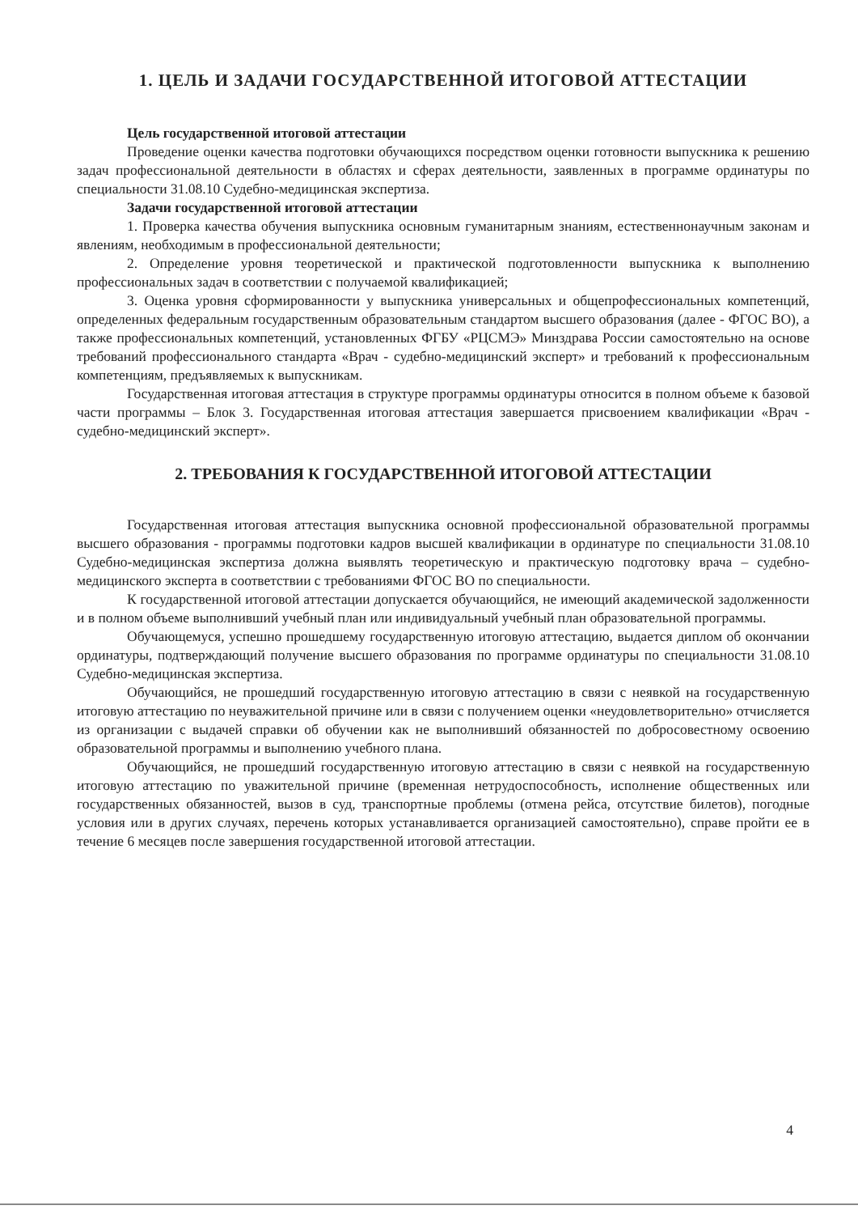1. ЦЕЛЬ И ЗАДАЧИ ГОСУДАРСТВЕННОЙ ИТОГОВОЙ АТТЕСТАЦИИ
Цель государственной итоговой аттестации
Проведение оценки качества подготовки обучающихся посредством оценки готовности выпускника к решению задач профессиональной деятельности в областях и сферах деятельности, заявленных в программе ординатуры по специальности 31.08.10 Судебно-медицинская экспертиза.
Задачи государственной итоговой аттестации
1. Проверка качества обучения выпускника основным гуманитарным знаниям, естественнонаучным законам и явлениям, необходимым в профессиональной деятельности;
2. Определение уровня теоретической и практической подготовленности выпускника к выполнению профессиональных задач в соответствии с получаемой квалификацией;
3. Оценка уровня сформированности у выпускника универсальных и общепрофессиональных компетенций, определенных федеральным государственным образовательным стандартом высшего образования (далее - ФГОС ВО), а также профессиональных компетенций, установленных ФГБУ «РЦСМЭ» Минздрава России самостоятельно на основе требований профессионального стандарта «Врач - судебно-медицинский эксперт» и требований к профессиональным компетенциям, предъявляемых к выпускникам.
Государственная итоговая аттестация в структуре программы ординатуры относится в полном объеме к базовой части программы – Блок 3. Государственная итоговая аттестация завершается присвоением квалификации «Врач - судебно-медицинский эксперт».
2. ТРЕБОВАНИЯ К ГОСУДАРСТВЕННОЙ ИТОГОВОЙ АТТЕСТАЦИИ
Государственная итоговая аттестация выпускника основной профессиональной образовательной программы высшего образования - программы подготовки кадров высшей квалификации в ординатуре по специальности 31.08.10 Судебно-медицинская экспертиза должна выявлять теоретическую и практическую подготовку врача – судебно-медицинского эксперта в соответствии с требованиями ФГОС ВО по специальности.
К государственной итоговой аттестации допускается обучающийся, не имеющий академической задолженности и в полном объеме выполнивший учебный план или индивидуальный учебный план образовательной программы.
Обучающемуся, успешно прошедшему государственную итоговую аттестацию, выдается диплом об окончании ординатуры, подтверждающий получение высшего образования по программе ординатуры по специальности 31.08.10 Судебно-медицинская экспертиза.
Обучающийся, не прошедший государственную итоговую аттестацию в связи с неявкой на государственную итоговую аттестацию по неуважительной причине или в связи с получением оценки «неудовлетворительно» отчисляется из организации с выдачей справки об обучении как не выполнивший обязанностей по добросовестному освоению образовательной программы и выполнению учебного плана.
Обучающийся, не прошедший государственную итоговую аттестацию в связи с неявкой на государственную итоговую аттестацию по уважительной причине (временная нетрудоспособность, исполнение общественных или государственных обязанностей, вызов в суд, транспортные проблемы (отмена рейса, отсутствие билетов), погодные условия или в других случаях, перечень которых устанавливается организацией самостоятельно), справе пройти ее в течение 6 месяцев после завершения государственной итоговой аттестации.
4